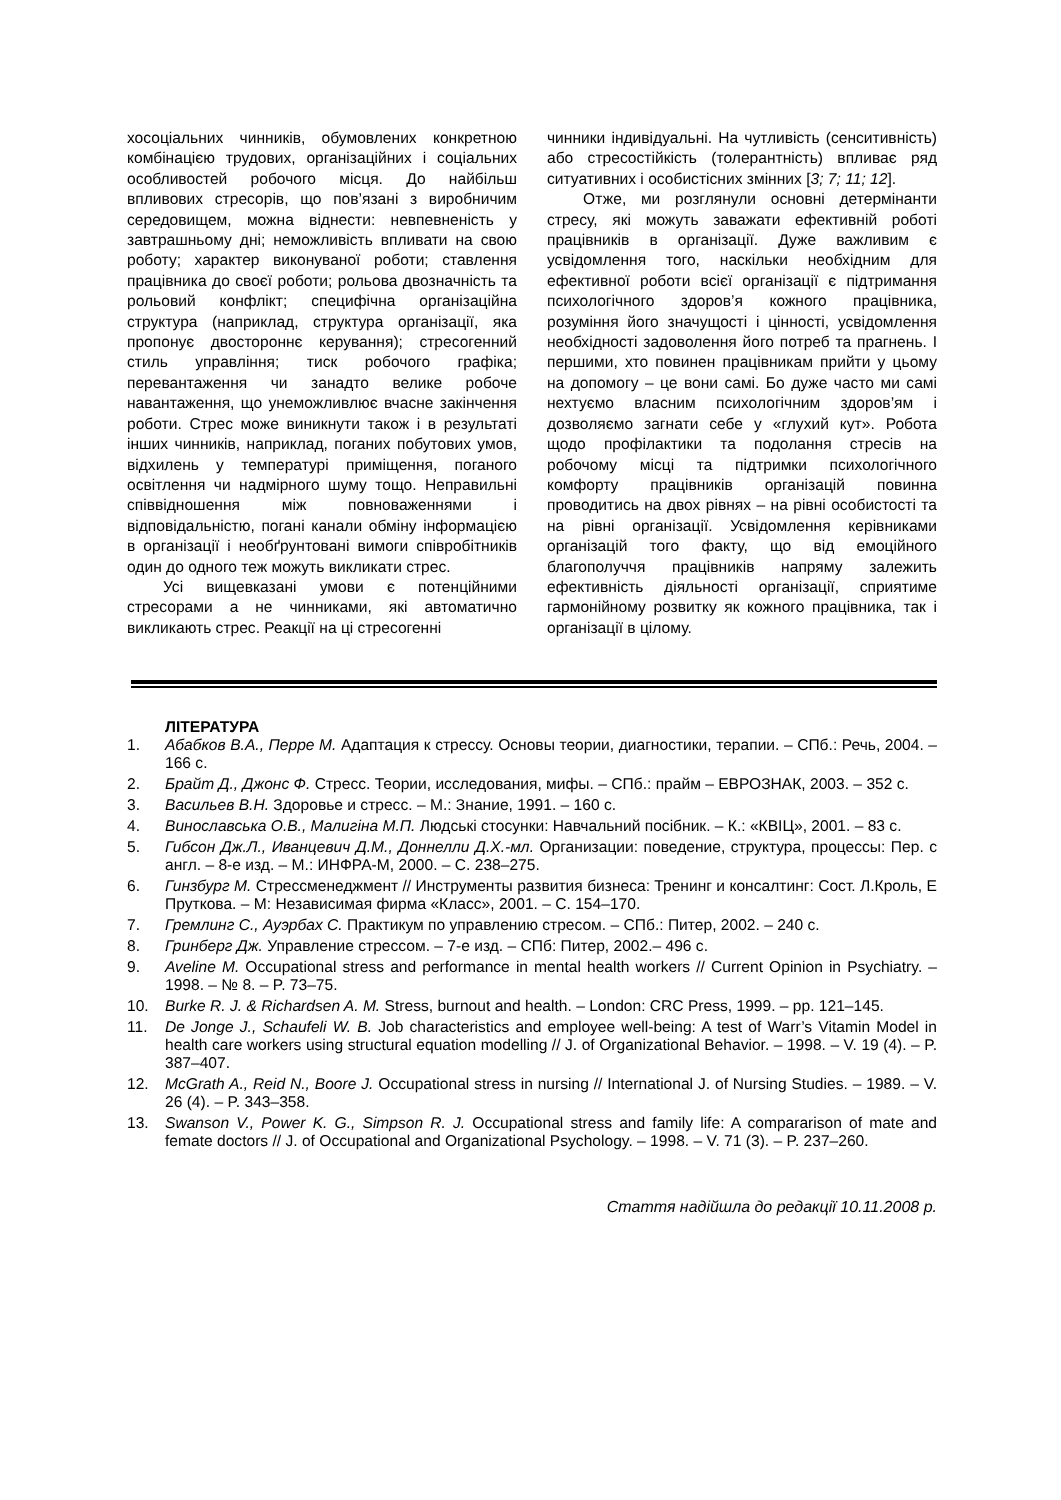хосоціальних чинників, обумовлених конкретною комбінацією трудових, організаційних і соціальних особливостей робочого місця. До найбільш впливових стресорів, що пов’язані з виробничим середовищем, можна віднести: невпевненість у завтрашньому дні; неможливість впливати на свою роботу; характер виконуваної роботи; ставлення працівника до своєї роботи; рольова двозначність та рольовий конфлікт; специфічна організаційна структура (наприклад, структура організації, яка пропонує двостороннє керування); стресогенний стиль управління; тиск робочого графіка; перевантаження чи занадто велике робоче навантаження, що унеможливлює вчасне закінчення роботи. Стрес може виникнути також і в результаті інших чинників, наприклад, поганих побутових умов, відхилень у температурі приміщення, поганого освітлення чи надмірного шуму тощо. Неправильні співвідношення між повноваженнями і відповідальністю, погані канали обміну інформацією в організації і необґрунтовані вимоги співробітників один до одного теж можуть викликати стрес.
Усі вищевказані умови є потенційними стресорами а не чинниками, які автоматично викликають стрес. Реакції на ці стресогенні
чинники індивідуальні. На чутливість (сенситивність) або стресостійкість (толерантність) впливає ряд ситуативних і особистісних змінних [3; 7; 11; 12].
Отже, ми розглянули основні детермінанти стресу, які можуть заважати ефективній роботі працівників в організації. Дуже важливим є усвідомлення того, наскільки необхідним для ефективної роботи всієї організації є підтримання психологічного здоров’я кожного працівника, розуміння його значущості і цінності, усвідомлення необхідності задоволення його потреб та прагнень. І першими, хто повинен працівникам прийти у цьому на допомогу – це вони самі. Бо дуже часто ми самі нехтуємо власним психологічним здоров’ям і дозволяємо загнати себе у «глухий кут». Робота щодо профілактики та подолання стресів на робочому місці та підтримки психологічного комфорту працівників організацій повинна проводитись на двох рівнях – на рівні особистості та на рівні організації. Усвідомлення керівниками організацій того факту, що від емоційного благополуччя працівників напряму залежить ефективність діяльності організації, сприятиме гармонійному розвитку як кожного працівника, так і організації в цілому.
ЛІТЕРАТУРА
1. Абабков В.А., Перре М. Адаптация к стрессу. Основы теории, диагностики, терапии. – СПб.: Речь, 2004. – 166 с.
2. Брайт Д., Джонс Ф. Стресс. Теории, исследования, мифы. – СПб.: прайм – ЕВРОЗНАК, 2003. – 352 с.
3. Васильев В.Н. Здоровье и стресс. – М.: Знание, 1991. – 160 с.
4. Винославська О.В., Малигіна М.П. Людські стосунки: Навчальний посібник. – К.: «КВІЦ», 2001. – 83 с.
5. Гибсон Дж.Л., Иванцевич Д.М., Доннелли Д.Х.-мл. Организации: поведение, структура, процессы: Пер. с англ. – 8-е изд. – М.: ИНФРА-М, 2000. – С. 238–275.
6. Гинзбург М. Стрессменеджмент // Инструменты развития бизнеса: Тренинг и консалтинг: Сост. Л.Кроль, Е Пруткова. – М: Независимая фирма «Класс», 2001. – С. 154–170.
7. Гремлинг С., Ауэрбах С. Практикум по управлению стресом. – СПб.: Питер, 2002. – 240 с.
8. Гринберг Дж. Управление стрессом. – 7-е изд. – СПб: Питер, 2002.– 496 с.
9. Aveline M. Occupational stress and performance in mental health workers // Current Opinion in Psychiatry. – 1998. – № 8. – P. 73–75.
10. Burke R. J. & Richardsen A. M. Stress, burnout and health. – London: CRC Press, 1999. – pp. 121–145.
11. De Jonge J., Schaufeli W. B. Job characteristics and employee well-being: A test of Warr’s Vitamin Model in health care workers using structural equation modelling // J. of Organizational Behavior. – 1998. – V. 19 (4). – P. 387–407.
12. McGrath A., Reid N., Boore J. Occupational stress in nursing // International J. of Nursing Studies. – 1989. – V. 26 (4). – P. 343–358.
13. Swanson V., Power K. G., Simpson R. J. Occupational stress and family life: A compararison of mate and femate doctors // J. of Occupational and Organizational Psychology. – 1998. – V. 71 (3). – P. 237–260.
Стаття надійшла до редакції 10.11.2008 р.